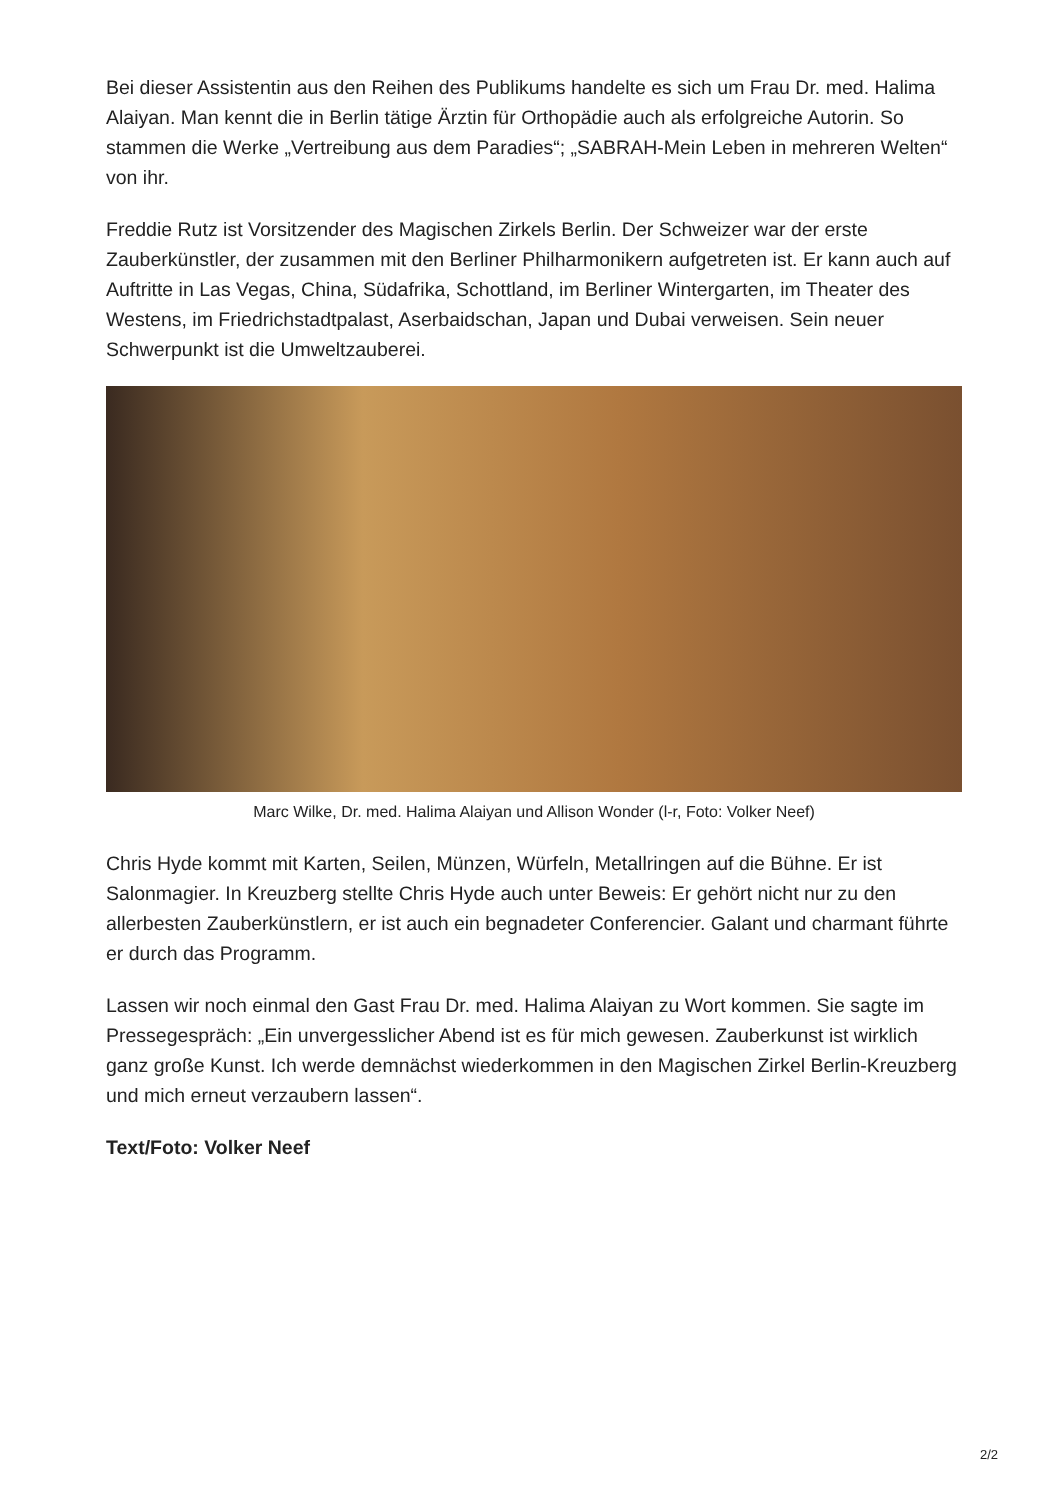Bei dieser Assistentin aus den Reihen des Publikums handelte es sich um Frau Dr. med. Halima Alaiyan. Man kennt die in Berlin tätige Ärztin für Orthopädie auch als erfolgreiche Autorin. So stammen die Werke „Vertreibung aus dem Paradies“; „SABRAH-Mein Leben in mehreren Welten“ von ihr.
Freddie Rutz ist Vorsitzender des Magischen Zirkels Berlin. Der Schweizer war der erste Zauberkünstler, der zusammen mit den Berliner Philharmonikern aufgetreten ist. Er kann auch auf Auftritte in Las Vegas, China, Südafrika, Schottland, im Berliner Wintergarten, im Theater des Westens, im Friedrichstadtpalast, Aserbaidschan, Japan und Dubai verweisen. Sein neuer Schwerpunkt ist die Umweltzauberei.
Marc Wilke, Dr. med. Halima Alaiyan und Allison Wonder (l-r, Foto: Volker Neef)
Chris Hyde kommt mit Karten, Seilen, Münzen, Würfeln, Metallringen auf die Bühne. Er ist Salonmagier. In Kreuzberg stellte Chris Hyde auch unter Beweis: Er gehört nicht nur zu den allerbesten Zauberkünstlern, er ist auch ein begnadeter Conferencier. Galant und charmant führte er durch das Programm.
Lassen wir noch einmal den Gast Frau Dr. med. Halima Alaiyan zu Wort kommen. Sie sagte im Pressegespräch: „Ein unvergesslicher Abend ist es für mich gewesen. Zauberkunst ist wirklich ganz große Kunst. Ich werde demnächst wiederkommen in den Magischen Zirkel Berlin-Kreuzberg und mich erneut verzaubern lassen“.
Text/Foto: Volker Neef
2/2